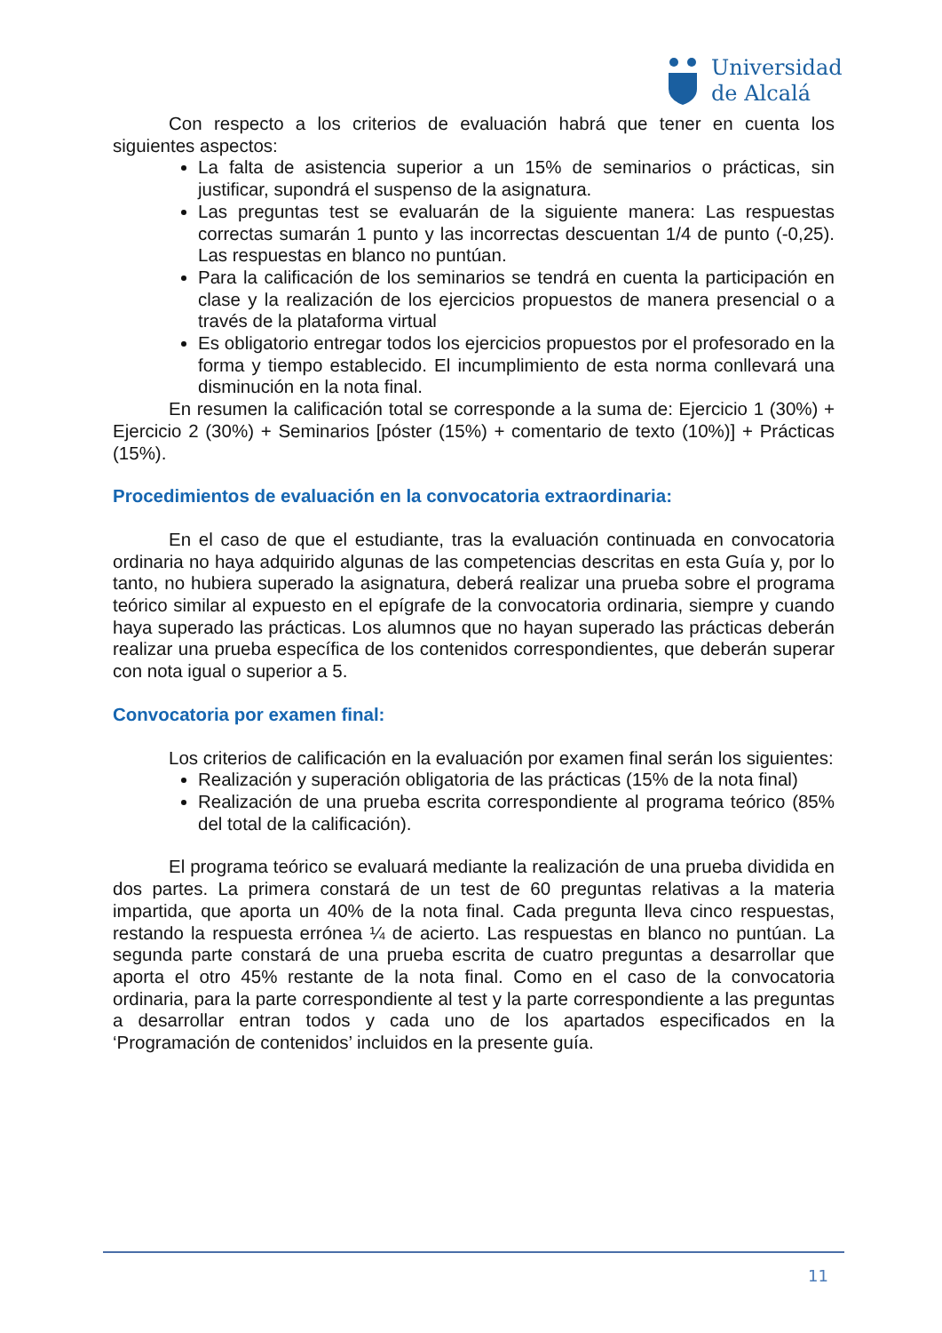Universidad
de Alcalá
Con respecto a los criterios de evaluación habrá que tener en cuenta los siguientes aspectos:
La falta de asistencia superior a un 15% de seminarios o prácticas, sin justificar, supondrá el suspenso de la asignatura.
Las preguntas test se evaluarán de la siguiente manera: Las respuestas correctas sumarán 1 punto y las incorrectas descuentan 1/4 de punto (-0,25). Las respuestas en blanco no puntúan.
Para la calificación de los seminarios se tendrá en cuenta la participación en clase y la realización de los ejercicios propuestos de manera presencial o a través de la plataforma virtual
Es obligatorio entregar todos los ejercicios propuestos por el profesorado en la forma y tiempo establecido. El incumplimiento de esta norma conllevará una disminución en la nota final.
En resumen la calificación total se corresponde a la suma de: Ejercicio 1 (30%) + Ejercicio 2 (30%) + Seminarios [póster (15%) + comentario de texto (10%)] + Prácticas (15%).
Procedimientos de evaluación en la convocatoria extraordinaria:
En el caso de que el estudiante, tras la evaluación continuada en convocatoria ordinaria no haya adquirido algunas de las competencias descritas en esta Guía y, por lo tanto, no hubiera superado la asignatura, deberá realizar una prueba sobre el programa teórico similar al expuesto en el epígrafe de la convocatoria ordinaria, siempre y cuando haya superado las prácticas. Los alumnos que no hayan superado las prácticas deberán realizar una prueba específica de los contenidos correspondientes, que deberán superar con nota igual o superior a 5.
Convocatoria por examen final:
Los criterios de calificación en la evaluación por examen final serán los siguientes:
Realización y superación obligatoria de las prácticas (15% de la nota final)
Realización de una prueba escrita correspondiente al programa teórico (85% del total de la calificación).
El programa teórico se evaluará mediante la realización de una prueba dividida en dos partes. La primera constará de un test de 60 preguntas relativas a la materia impartida, que aporta un 40% de la nota final. Cada pregunta lleva cinco respuestas, restando la respuesta errónea ¼ de acierto. Las respuestas en blanco no puntúan. La segunda parte constará de una prueba escrita de cuatro preguntas a desarrollar que aporta el otro 45% restante de la nota final. Como en el caso de la convocatoria ordinaria, para la parte correspondiente al test y la parte correspondiente a las preguntas a desarrollar entran todos y cada uno de los apartados especificados en la ‘Programación de contenidos’ incluidos en la presente guía.
11